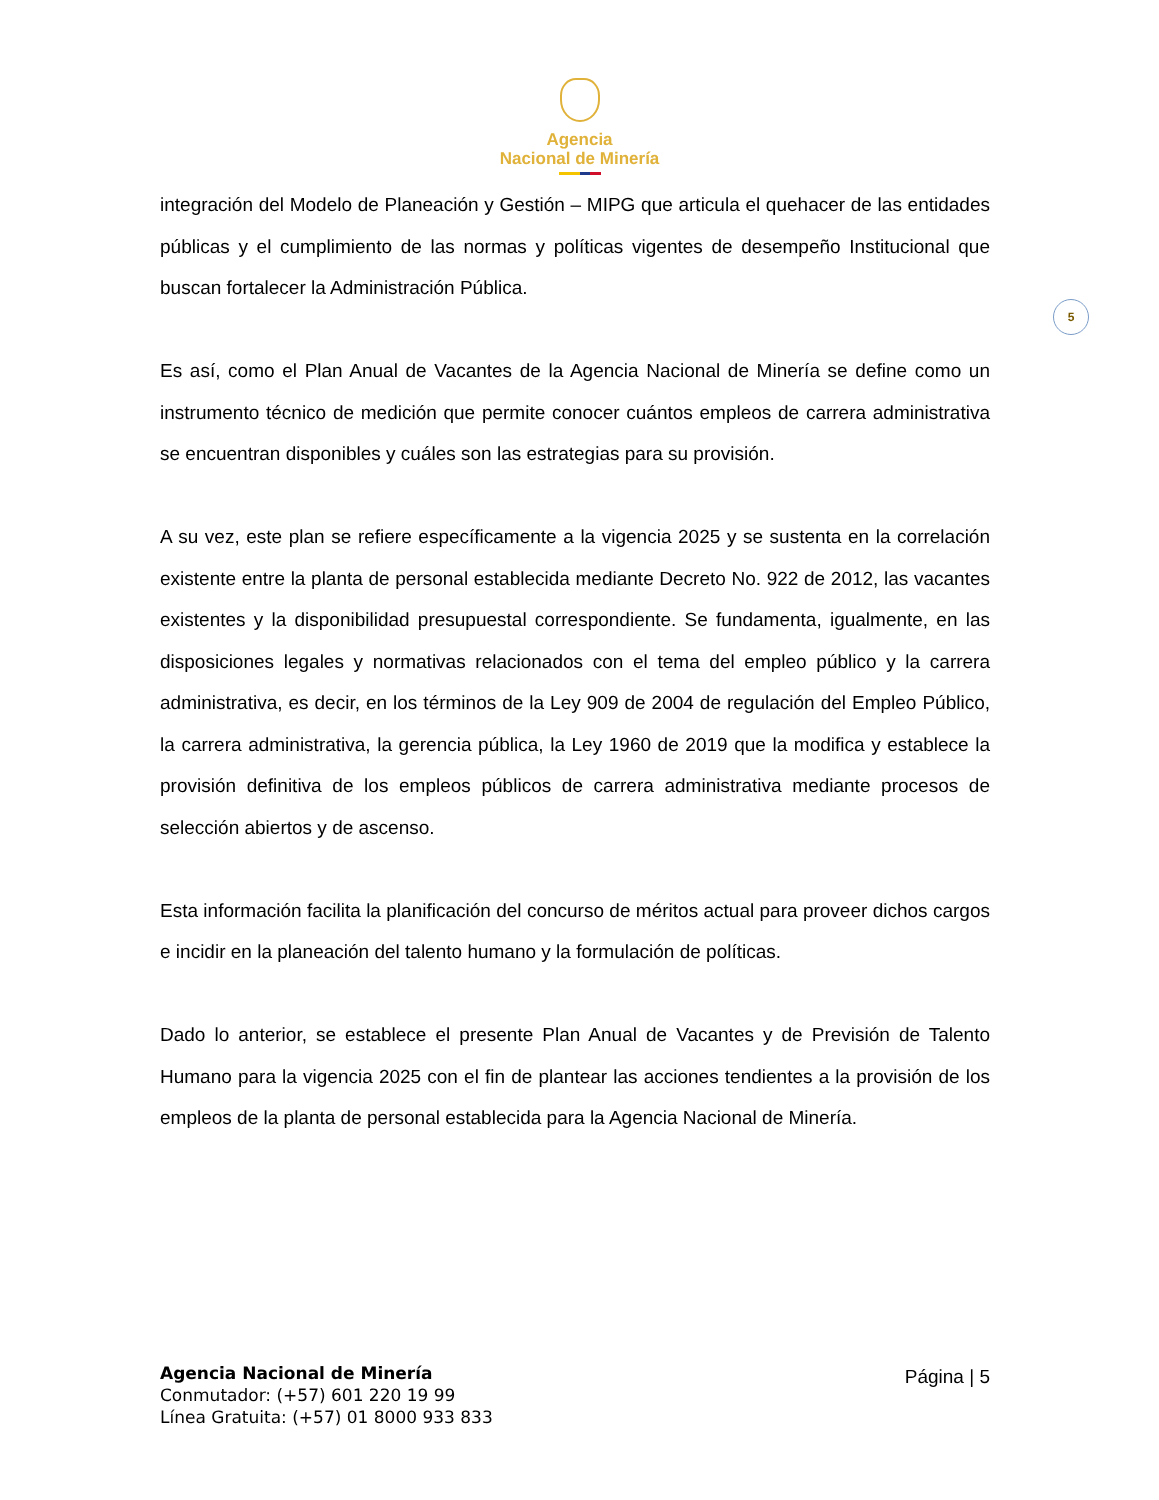Agencia
Nacional de Minería
5
integración del Modelo de Planeación y Gestión – MIPG que articula el quehacer de las entidades públicas y el cumplimiento de las normas y políticas vigentes de desempeño Institucional que buscan fortalecer la Administración Pública.
Es así, como el Plan Anual de Vacantes de la Agencia Nacional de Minería se define como un instrumento técnico de medición que permite conocer cuántos empleos de carrera administrativa se encuentran disponibles y cuáles son las estrategias para su provisión.
A su vez, este plan se refiere específicamente a la vigencia 2025 y se sustenta en la correlación existente entre la planta de personal establecida mediante Decreto No. 922 de 2012, las vacantes existentes y la disponibilidad presupuestal correspondiente. Se fundamenta, igualmente, en las disposiciones legales y normativas relacionados con el tema del empleo público y la carrera administrativa, es decir, en los términos de la Ley 909 de 2004 de regulación del Empleo Público, la carrera administrativa, la gerencia pública, la Ley 1960 de 2019 que la modifica y establece la provisión definitiva de los empleos públicos de carrera administrativa mediante procesos de selección abiertos y de ascenso.
Esta información facilita la planificación del concurso de méritos actual para proveer dichos cargos e incidir en la planeación del talento humano y la formulación de políticas.
Dado lo anterior, se establece el presente Plan Anual de Vacantes y de Previsión de Talento Humano para la vigencia 2025 con el fin de plantear las acciones tendientes a la provisión de los empleos de la planta de personal establecida para la Agencia Nacional de Minería.
Agencia Nacional de Minería
Conmutador: (+57) 601 220 19 99
Línea Gratuita: (+57) 01 8000 933 833
Página | 5